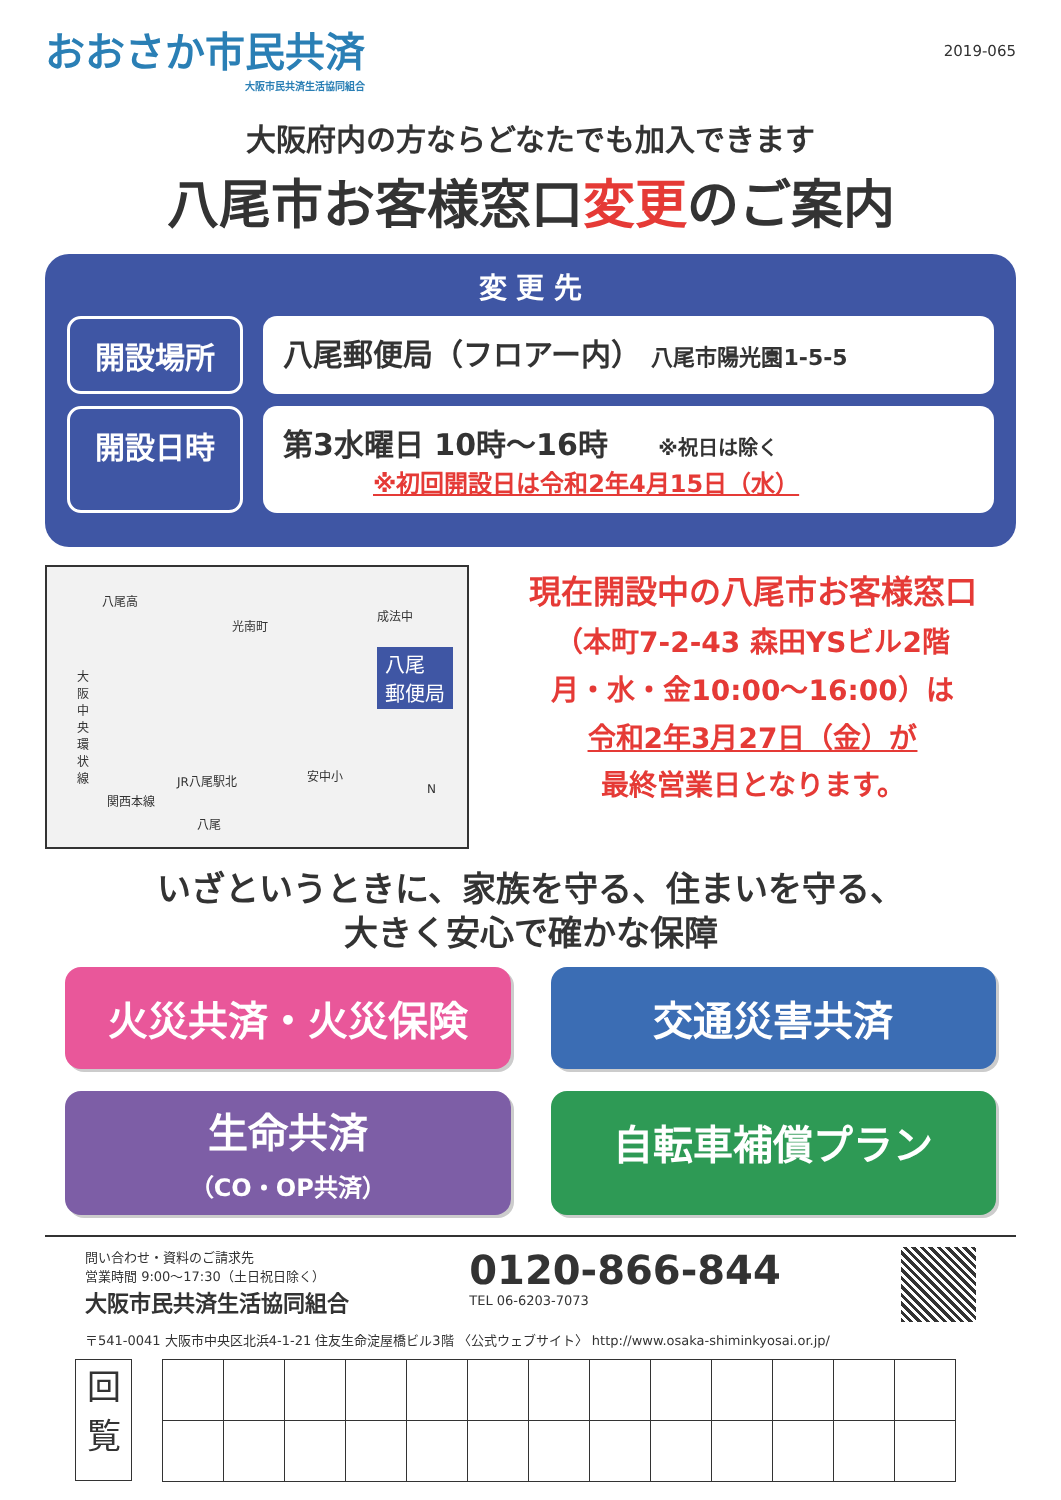おおさか市民共済
大阪市民共済生活協同組合
2019-065
大阪府内の方ならどなたでも加入できます
八尾市お客様窓口変更のご案内
変 更 先
開設場所 八尾郵便局（フロアー内） 八尾市陽光園1-5-5
開設日時 第3水曜日 10時～16時 ※祝日は除く
※初回開設日は令和2年4月15日（水）
八尾高
光南町
成法中
八尾
郵便局 大阪中央環状線
安中小 JR八尾駅北
関西本線
八尾
N
現在開設中の八尾市お客様窓口
（本町7-2-43 森田YSビル2階
月・水・金10:00～16:00）は
令和2年3月27日（金）が
最終営業日となります。
いざというときに、家族を守る、住まいを守る、
大きく安心で確かな保障
火災共済・火災保険
交通災害共済
生命共済
（CO・OP共済）
自転車補償プラン
問い合わせ・資料のご請求先
営業時間 9:00～17:30（土日祝日除く）
大阪市民共済生活協同組合
0120-866-844
TEL 06-6203-7073
〒541-0041 大阪市中央区北浜4-1-21 住友生命淀屋橋ビル3階 〈公式ウェブサイト〉 http://www.osaka-shiminkyosai.or.jp/
回
覧